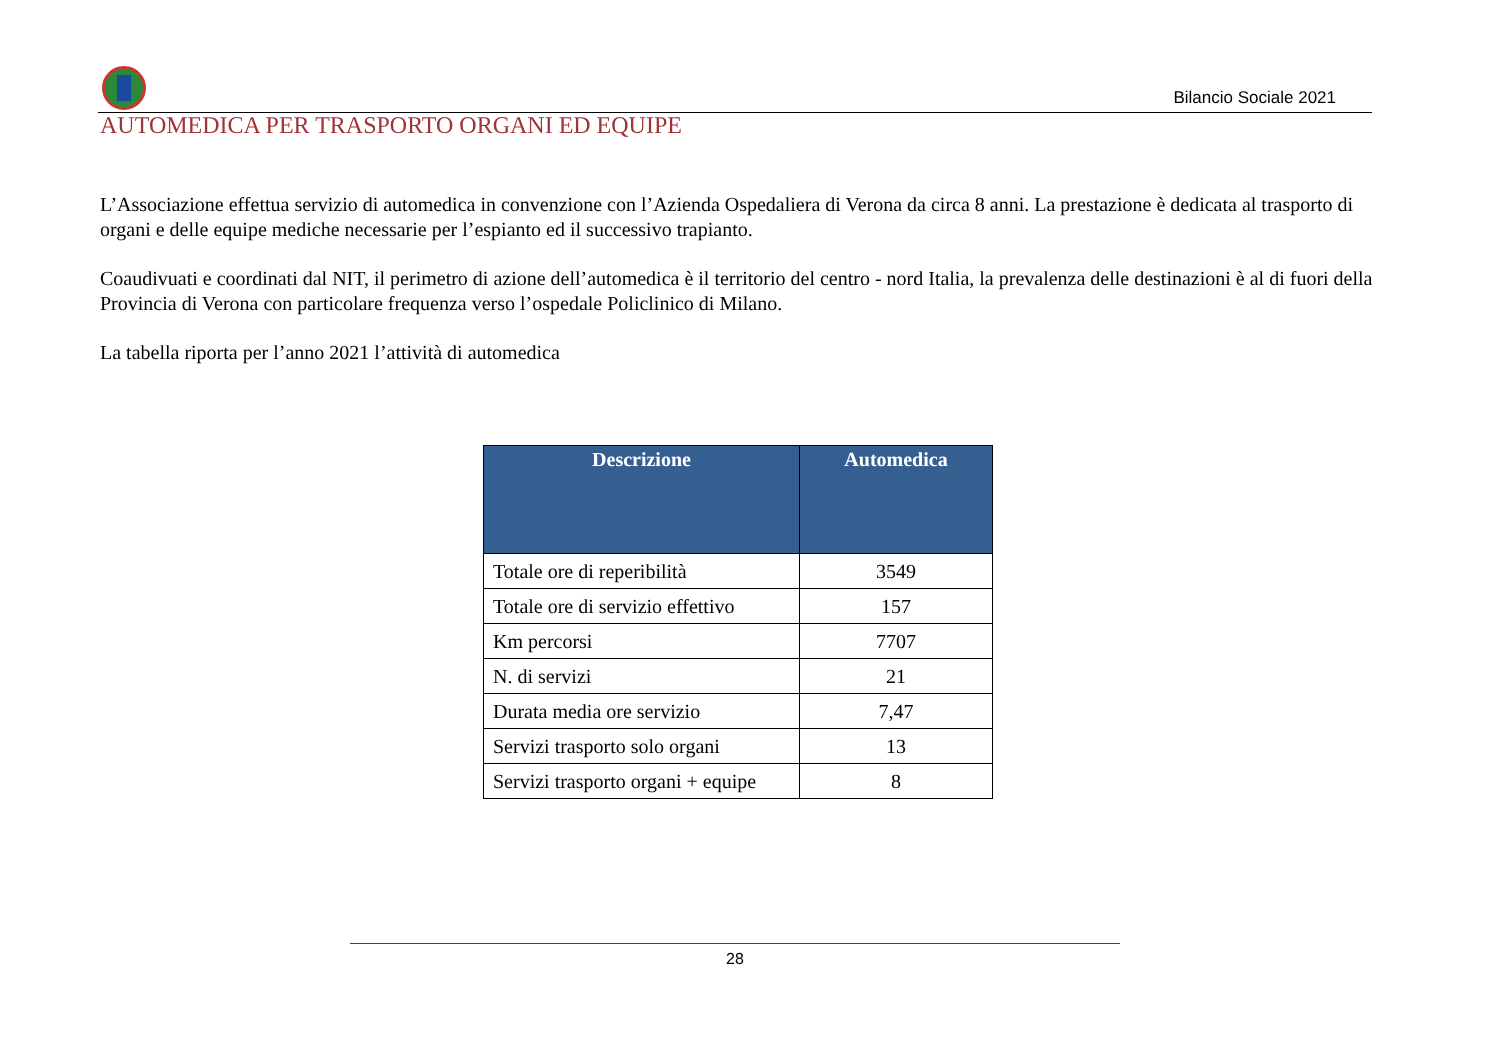Bilancio Sociale 2021
AUTOMEDICA PER TRASPORTO ORGANI ED EQUIPE
L’Associazione effettua servizio di automedica in convenzione con l’Azienda Ospedaliera di Verona da circa 8 anni. La prestazione è dedicata al trasporto di organi e delle equipe mediche necessarie per l’espianto ed il successivo trapianto.
Coaudivuati e coordinati dal NIT, il perimetro di azione dell’automedica è il territorio del centro - nord Italia, la prevalenza delle destinazioni è al di fuori della Provincia di Verona con particolare frequenza verso l’ospedale Policlinico di Milano.
La tabella riporta per l’anno 2021 l’attività di automedica
| Descrizione | Automedica |
| --- | --- |
| Totale ore di reperibilità | 3549 |
| Totale ore di servizio effettivo | 157 |
| Km percorsi | 7707 |
| N. di servizi | 21 |
| Durata media ore servizio | 7,47 |
| Servizi trasporto solo organi | 13 |
| Servizi trasporto organi + equipe | 8 |
28